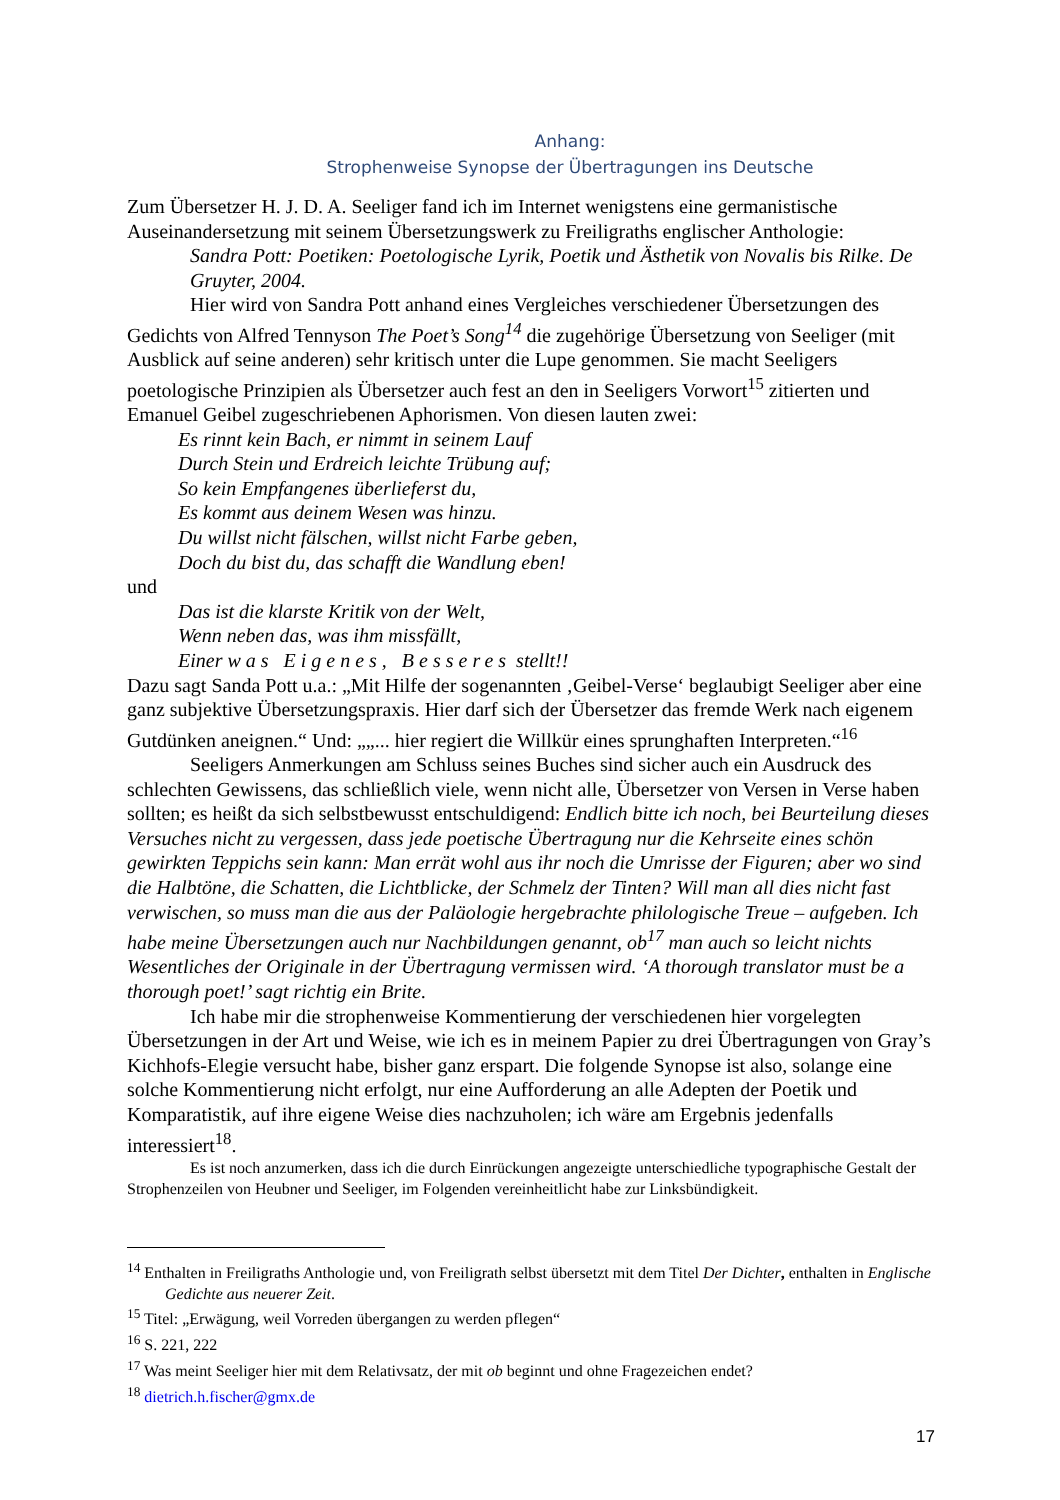Anhang:
Strophenweise Synopse der Übertragungen ins Deutsche
Zum Übersetzer H. J. D. A. Seeliger fand ich im Internet wenigstens eine germanistische Auseinandersetzung mit seinem Übersetzungswerk zu Freiligraths englischer Anthologie:
Sandra Pott: Poetiken: Poetologische Lyrik, Poetik und Ästhetik von Novalis bis Rilke. De Gruyter, 2004.
Hier wird von Sandra Pott anhand eines Vergleiches verschiedener Übersetzungen des Gedichts von Alfred Tennyson The Poet’s Song<sup>14</sup> die zugehörige Übersetzung von Seeliger (mit Ausblick auf seine anderen) sehr kritisch unter die Lupe genommen. Sie macht Seeligers poetologische Prinzipien als Übersetzer auch fest an den in Seeligers Vorwort<sup>15</sup> zitierten und Emanuel Geibel zugeschriebenen Aphorismen. Von diesen lauten zwei:
Es rinnt kein Bach, er nimmt in seinem Lauf
Durch Stein und Erdreich leichte Trübung auf;
So kein Empfangenes überlieferst du,
Es kommt aus deinem Wesen was hinzu.
Du willst nicht fälschen, willst nicht Farbe geben,
Doch du bist du, das schafft die Wandlung eben!
und
Das ist die klarste Kritik von der Welt,
Wenn neben das, was ihm missfällt,
Einer was Eigenes, Besseres stellt!!
Dazu sagt Sanda Pott u.a.: „Mit Hilfe der sogenannten ‚Geibel-Verse‘ beglaubigt Seeliger aber eine ganz subjektive Übersetzungspraxis. Hier darf sich der Übersetzer das fremde Werk nach eigenem Gutdünken aneignen.“ Und: „„... hier regiert die Willkür eines sprunghaften Interpreten.“<sup>16</sup>
Seeligers Anmerkungen am Schluss seines Buches sind sicher auch ein Ausdruck des schlechten Gewissens, das schließlich viele, wenn nicht alle, Übersetzer von Versen in Verse haben sollten; es heißt da sich selbstbewusst entschuldigend: Endlich bitte ich noch, bei Beurteilung dieses Versuches nicht zu vergessen, dass jede poetische Übertragung nur die Kehrseite eines schön gewirkten Teppichs sein kann: Man errät wohl aus ihr noch die Umrisse der Figuren; aber wo sind die Halbtöne, die Schatten, die Lichtblicke, der Schmelz der Tinten? Will man all dies nicht fast verwischen, so muss man die aus der Paläologie hergebrachte philologische Treue – aufgeben. Ich habe meine Übersetzungen auch nur Nachbildungen genannt, ob<sup>17</sup> man auch so leicht nichts Wesentliches der Originale in der Übertragung vermissen wird. ‘A thorough translator must be a thorough poet!’ sagt richtig ein Brite.
Ich habe mir die strophenweise Kommentierung der verschiedenen hier vorgelegten Übersetzungen in der Art und Weise, wie ich es in meinem Papier zu drei Übertragungen von Gray’s Kichhofs-Elegie versucht habe, bisher ganz erspart. Die folgende Synopse ist also, solange eine solche Kommentierung nicht erfolgt, nur eine Aufforderung an alle Adepten der Poetik und Komparatistik, auf ihre eigene Weise dies nachzuholen; ich wäre am Ergebnis jedenfalls interessiert<sup>18</sup>.
Es ist noch anzumerken, dass ich die durch Einrückungen angezeigte unterschiedliche typographische Gestalt der Strophenzeilen von Heubner und Seeliger, im Folgenden vereinheitlicht habe zur Linksbündigkeit.
<sup>14</sup> Enthalten in Freiligraths Anthologie und, von Freiligrath selbst übersetzt mit dem Titel Der Dichter, enthalten in Englische Gedichte aus neuerer Zeit.
<sup>15</sup> Titel: „Erwägung, weil Vorreden übergangen zu werden pflegen“
<sup>16</sup> S. 221, 222
<sup>17</sup> Was meint Seeliger hier mit dem Relativsatz, der mit ob beginnt und ohne Fragezeichen endet?
<sup>18</sup> dietrich.h.fischer@gmx.de
17